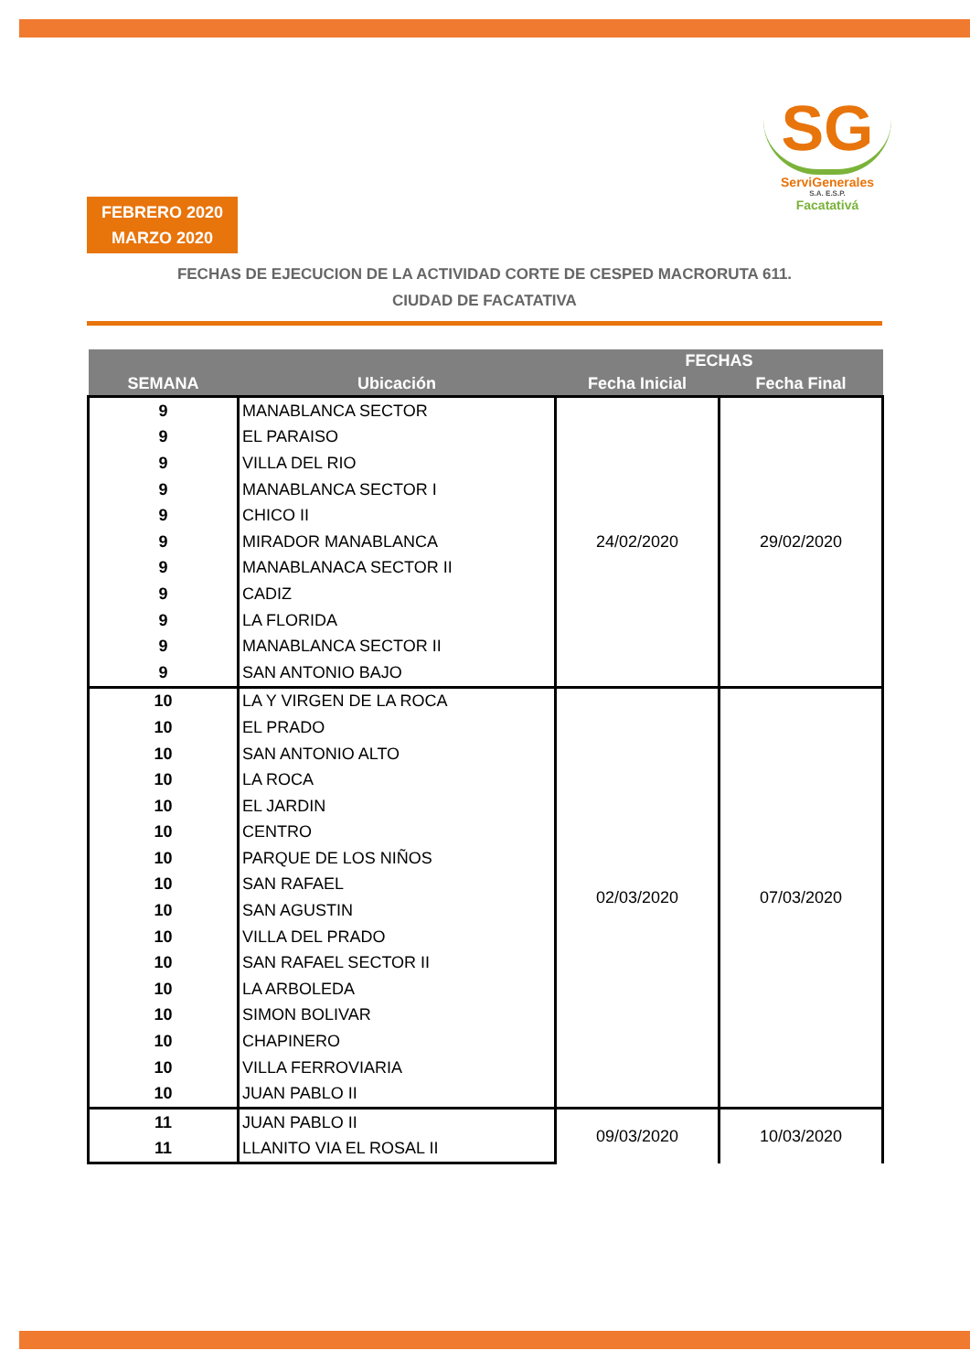SG
ServiGenerales
S.A. E.S.P.
Facatativá
FEBRERO 2020
MARZO 2020
FECHAS DE EJECUCION DE LA ACTIVIDAD CORTE DE CESPED MACRORUTA 611.
CIUDAD DE FACATATIVA
| SEMANA | Ubicación | FECHAS | |
| --- | --- | --- | --- |
| | | Fecha Inicial | Fecha Final |
| 9 | MANABLANCA SECTOR | 24/02/2020 | 29/02/2020 |
| 9 | EL PARAISO | | |
| 9 | VILLA DEL RIO | | |
| 9 | MANABLANCA SECTOR I | | |
| 9 | CHICO II | | |
| 9 | MIRADOR MANABLANCA | | |
| 9 | MANABLANACA SECTOR II | | |
| 9 | CADIZ | | |
| 9 | LA FLORIDA | | |
| 9 | MANABLANCA SECTOR II | | |
| 9 | SAN ANTONIO BAJO | | |
| 10 | LA Y VIRGEN DE LA ROCA | 02/03/2020 | 07/03/2020 |
| 10 | EL PRADO | | |
| 10 | SAN ANTONIO ALTO | | |
| 10 | LA ROCA | | |
| 10 | EL JARDIN | | |
| 10 | CENTRO | | |
| 10 | PARQUE DE LOS NIÑOS | | |
| 10 | SAN RAFAEL | | |
| 10 | SAN AGUSTIN | | |
| 10 | VILLA DEL PRADO | | |
| 10 | SAN RAFAEL SECTOR II | | |
| 10 | LA ARBOLEDA | | |
| 10 | SIMON BOLIVAR | | |
| 10 | CHAPINERO | | |
| 10 | VILLA FERROVIARIA | | |
| 10 | JUAN PABLO II | | |
| 11 | JUAN PABLO II | 09/03/2020 | 10/03/2020 |
| 11 | LLANITO VIA EL ROSAL II | | |